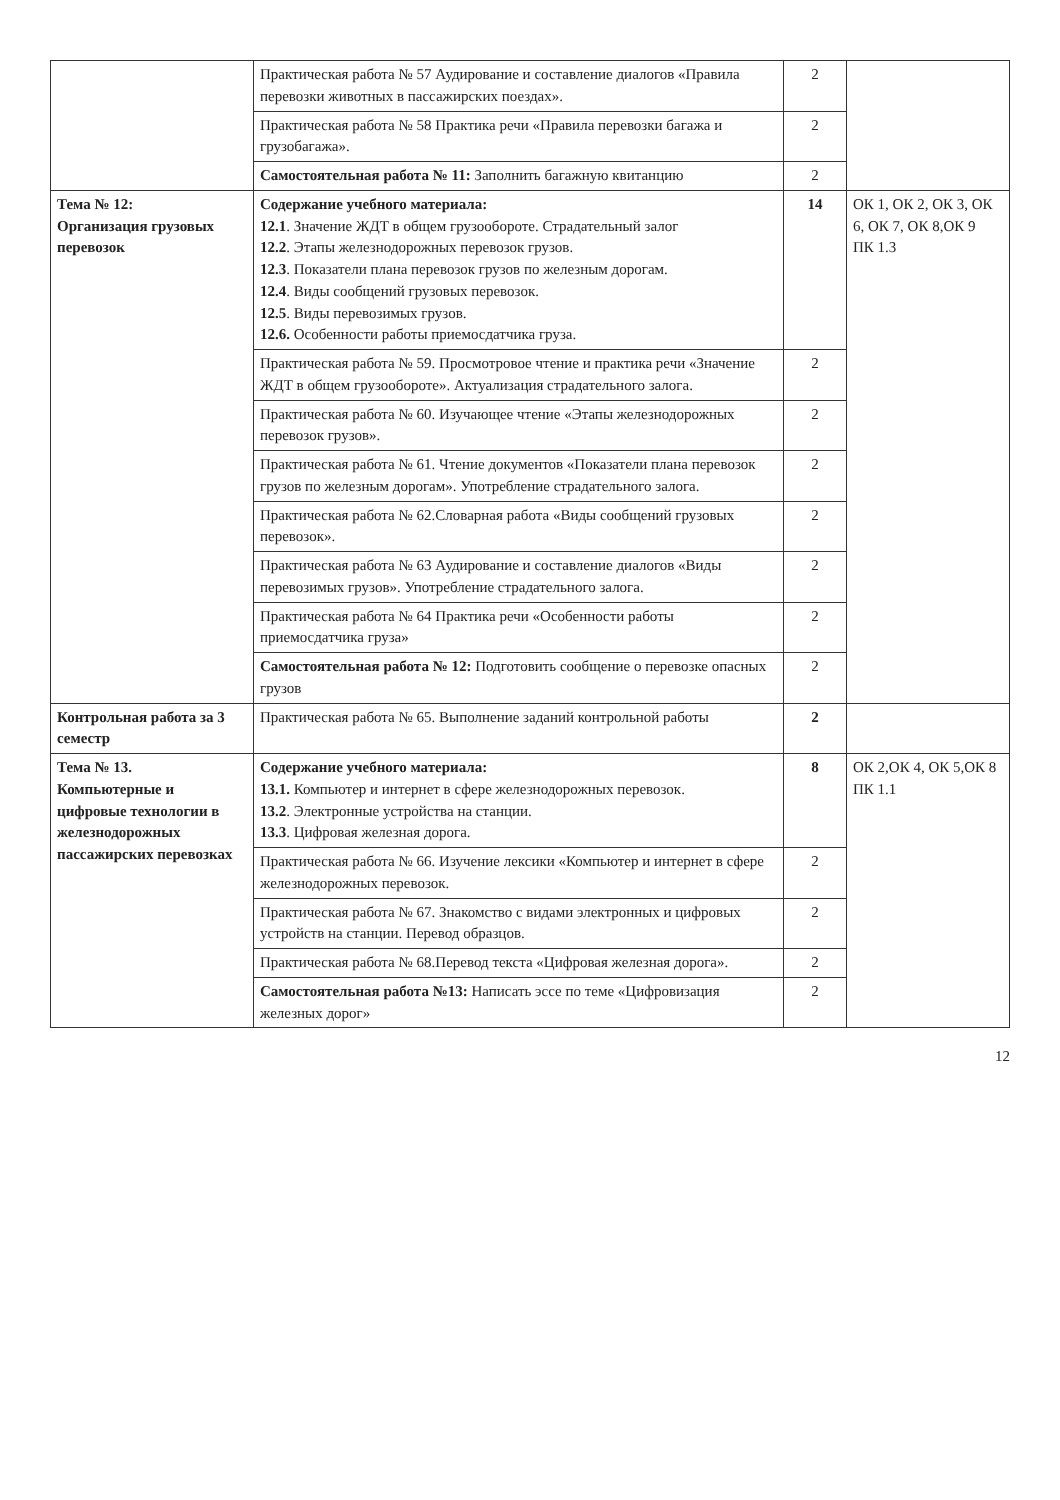| | Практическая работа № 57 Аудирование и составление диалогов «Правила перевозки животных в пассажирских поездах». | 2 | |
| | Практическая работа № 58 Практика речи «Правила перевозки багажа и грузобагажа». | 2 | |
| | Самостоятельная работа № 11: Заполнить багажную квитанцию | 2 | |
| Тема № 12: Организация грузовых перевозок | Содержание учебного материала: 12.1 . Значение ЖДТ в общем грузообороте. Страдательный залог 12.2 . Этапы железнодорожных перевозок грузов. 12.3 . Показатели плана перевозок грузов по железным дорогам. 12.4 . Виды сообщений грузовых перевозок. 12.5 . Виды перевозимых грузов. 12.6. Особенности работы приемосдатчика груза. | 14 | ОК 1, ОК 2, ОК 3, ОК 6, ОК 7, ОК 8,ОК 9 ПК 1.3 |
| | Практическая работа № 59. Просмотровое чтение и практика речи «Значение ЖДТ в общем грузообороте». Актуализация страдательного залога. | 2 | |
| | Практическая работа № 60. Изучающее чтение «Этапы железнодорожных перевозок грузов». | 2 | |
| | Практическая работа № 61. Чтение документов «Показатели плана перевозок грузов по железным дорогам». Употребление страдательного залога. | 2 | |
| | Практическая работа № 62.Словарная работа «Виды сообщений грузовых перевозок». | 2 | |
| | Практическая работа № 63 Аудирование и составление диалогов «Виды перевозимых грузов». Употребление страдательного залога. | 2 | |
| | Практическая работа № 64 Практика речи «Особенности работы приемосдатчика груза» | 2 | |
| | Самостоятельная работа № 12: Подготовить сообщение о перевозке опасных грузов | 2 | |
| Контрольная работа за 3 семестр | Практическая работа № 65. Выполнение заданий контрольной работы | 2 | |
| Тема № 13. Компьютерные и цифровые технологии в железнодорожных пассажирских перевозках | Содержание учебного материала: 13.1. Компьютер и интернет в сфере железнодорожных перевозок. 13.2 . Электронные устройства на станции. 13.3 . Цифровая железная дорога. | 8 | ОК 2,ОК 4, ОК 5,ОК 8 ПК 1.1 |
| | Практическая работа № 66. Изучение лексики «Компьютер и интернет в сфере железнодорожных перевозок. | 2 | |
| | Практическая работа № 67. Знакомство с видами электронных и цифровых устройств на станции. Перевод образцов. | 2 | |
| | Практическая работа № 68.Перевод текста «Цифровая железная дорога». | 2 | |
| | Самостоятельная работа №13: Написать эссе по теме «Цифровизация железных дорог» | 2 | |
12